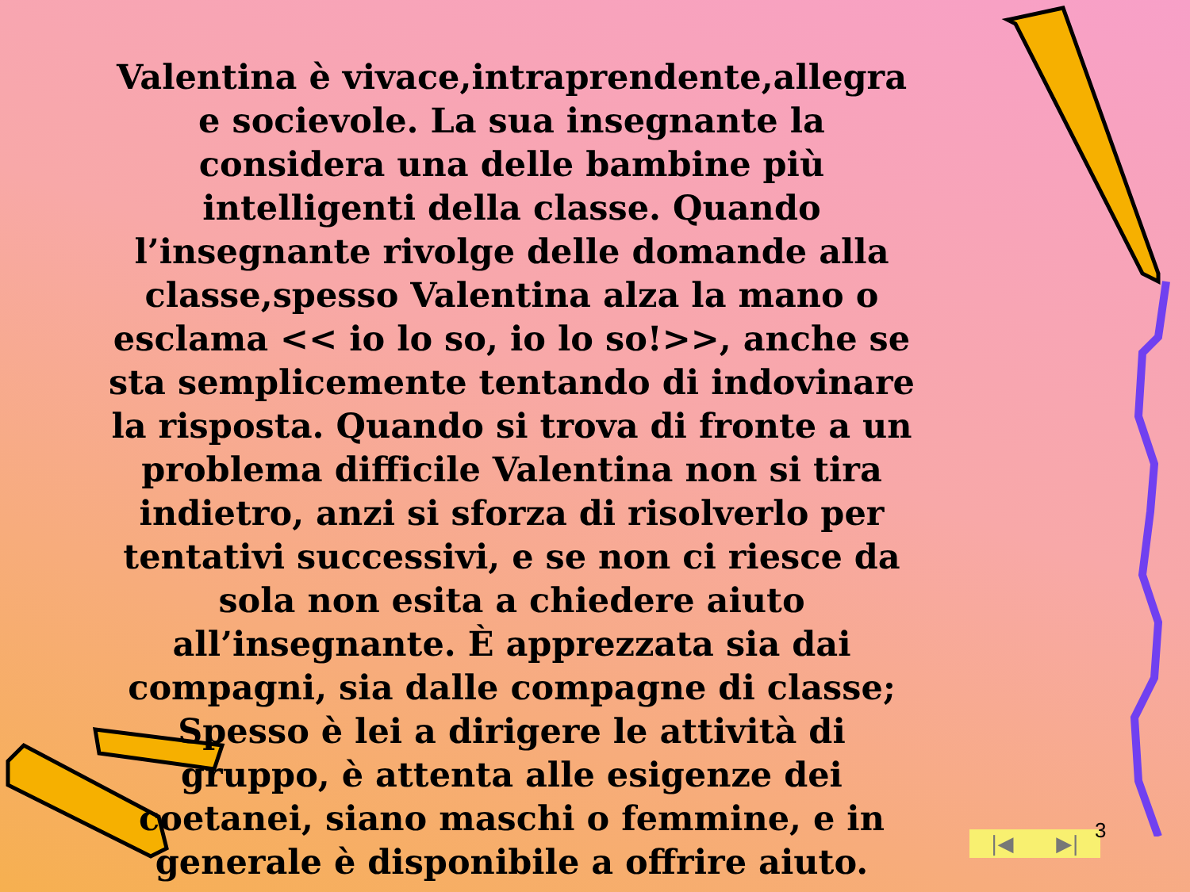Valentina è vivace,intraprendente,allegra e socievole. La sua insegnante la considera una delle bambine più intelligenti della classe. Quando l’insegnante rivolge delle domande alla classe,spesso Valentina alza la mano o esclama << io lo so, io lo so!>>, anche se sta semplicemente tentando di indovinare la risposta. Quando si trova di fronte a un problema difficile Valentina non si tira indietro, anzi si sforza di risolverlo per tentativi successivi, e se non ci riesce da sola non esita a chiedere aiuto all’insegnante. È apprezzata sia dai compagni, sia dalle compagne di classe; Spesso è lei a dirigere le attività di gruppo, è attenta alle esigenze dei coetanei, siano maschi o femmine, e in generale è disponibile a offrire aiuto.
|◀ ▶| 3